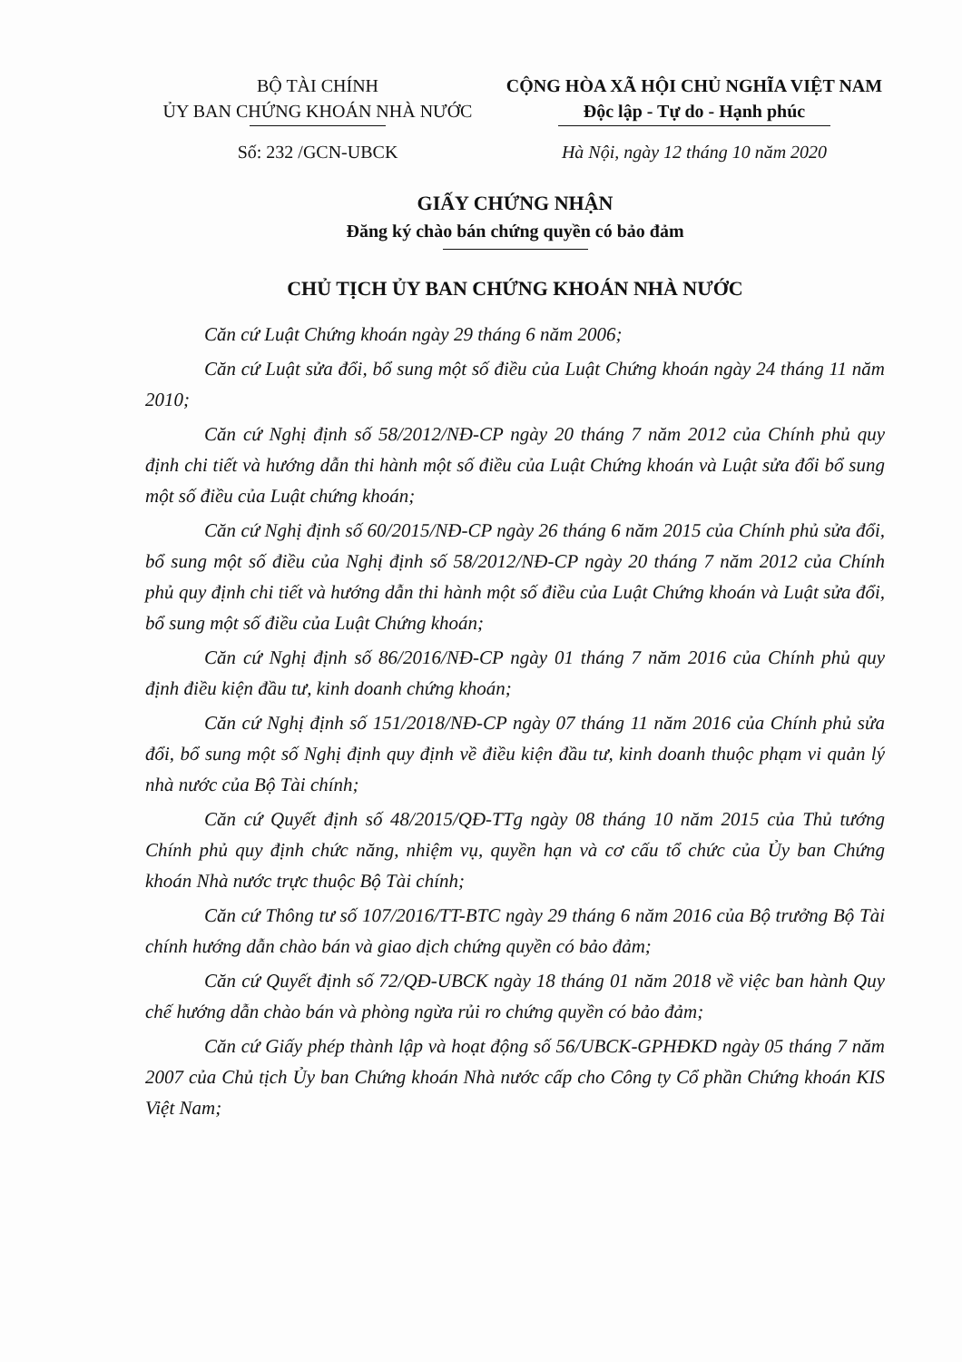BỘ TÀI CHÍNH
ỦY BAN CHỨNG KHOÁN NHÀ NƯỚC
Số: 232 /GCN-UBCK
CỘNG HÒA XÃ HỘI CHỦ NGHĨA VIỆT NAM
Độc lập - Tự do - Hạnh phúc
Hà Nội, ngày 12 tháng 10 năm 2020
GIẤY CHỨNG NHẬN
Đăng ký chào bán chứng quyền có bảo đảm
CHỦ TỊCH ỦY BAN CHỨNG KHOÁN NHÀ NƯỚC
Căn cứ Luật Chứng khoán ngày 29 tháng 6 năm 2006;
Căn cứ Luật sửa đổi, bổ sung một số điều của Luật Chứng khoán ngày 24 tháng 11 năm 2010;
Căn cứ Nghị định số 58/2012/NĐ-CP ngày 20 tháng 7 năm 2012 của Chính phủ quy định chi tiết và hướng dẫn thi hành một số điều của Luật Chứng khoán và Luật sửa đổi bổ sung một số điều của Luật chứng khoán;
Căn cứ Nghị định số 60/2015/NĐ-CP ngày 26 tháng 6 năm 2015 của Chính phủ sửa đổi, bổ sung một số điều của Nghị định số 58/2012/NĐ-CP ngày 20 tháng 7 năm 2012 của Chính phủ quy định chi tiết và hướng dẫn thi hành một số điều của Luật Chứng khoán và Luật sửa đổi, bổ sung một số điều của Luật Chứng khoán;
Căn cứ Nghị định số 86/2016/NĐ-CP ngày 01 tháng 7 năm 2016 của Chính phủ quy định điều kiện đầu tư, kinh doanh chứng khoán;
Căn cứ Nghị định số 151/2018/NĐ-CP ngày 07 tháng 11 năm 2016 của Chính phủ sửa đổi, bổ sung một số Nghị định quy định về điều kiện đầu tư, kinh doanh thuộc phạm vi quản lý nhà nước của Bộ Tài chính;
Căn cứ Quyết định số 48/2015/QĐ-TTg ngày 08 tháng 10 năm 2015 của Thủ tướng Chính phủ quy định chức năng, nhiệm vụ, quyền hạn và cơ cấu tổ chức của Ủy ban Chứng khoán Nhà nước trực thuộc Bộ Tài chính;
Căn cứ Thông tư số 107/2016/TT-BTC ngày 29 tháng 6 năm 2016 của Bộ trưởng Bộ Tài chính hướng dẫn chào bán và giao dịch chứng quyền có bảo đảm;
Căn cứ Quyết định số 72/QĐ-UBCK ngày 18 tháng 01 năm 2018 về việc ban hành Quy chế hướng dẫn chào bán và phòng ngừa rủi ro chứng quyền có bảo đảm;
Căn cứ Giấy phép thành lập và hoạt động số 56/UBCK-GPHĐKD ngày 05 tháng 7 năm 2007 của Chủ tịch Ủy ban Chứng khoán Nhà nước cấp cho Công ty Cổ phần Chứng khoán KIS Việt Nam;